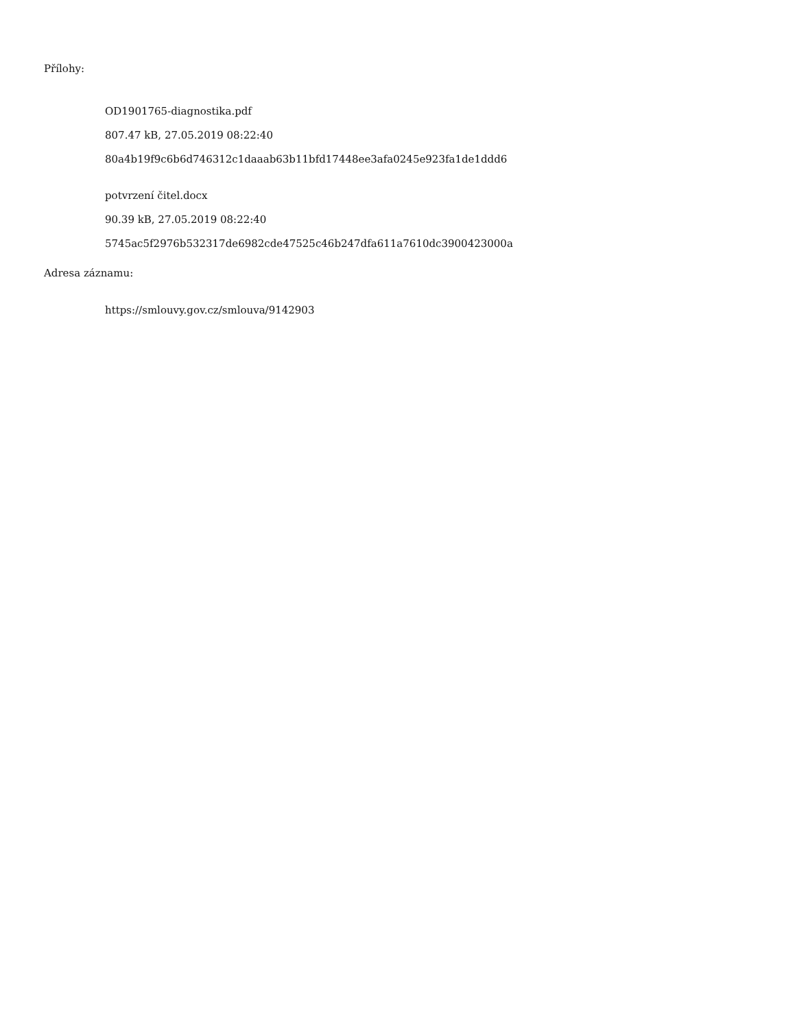Přílohy:
OD1901765-diagnostika.pdf
807.47 kB, 27.05.2019 08:22:40
80a4b19f9c6b6d746312c1daaab63b11bfd17448ee3afa0245e923fa1de1ddd6
potvrzení čitel.docx
90.39 kB, 27.05.2019 08:22:40
5745ac5f2976b532317de6982cde47525c46b247dfa611a7610dc3900423000a
Adresa záznamu:
https://smlouvy.gov.cz/smlouva/9142903